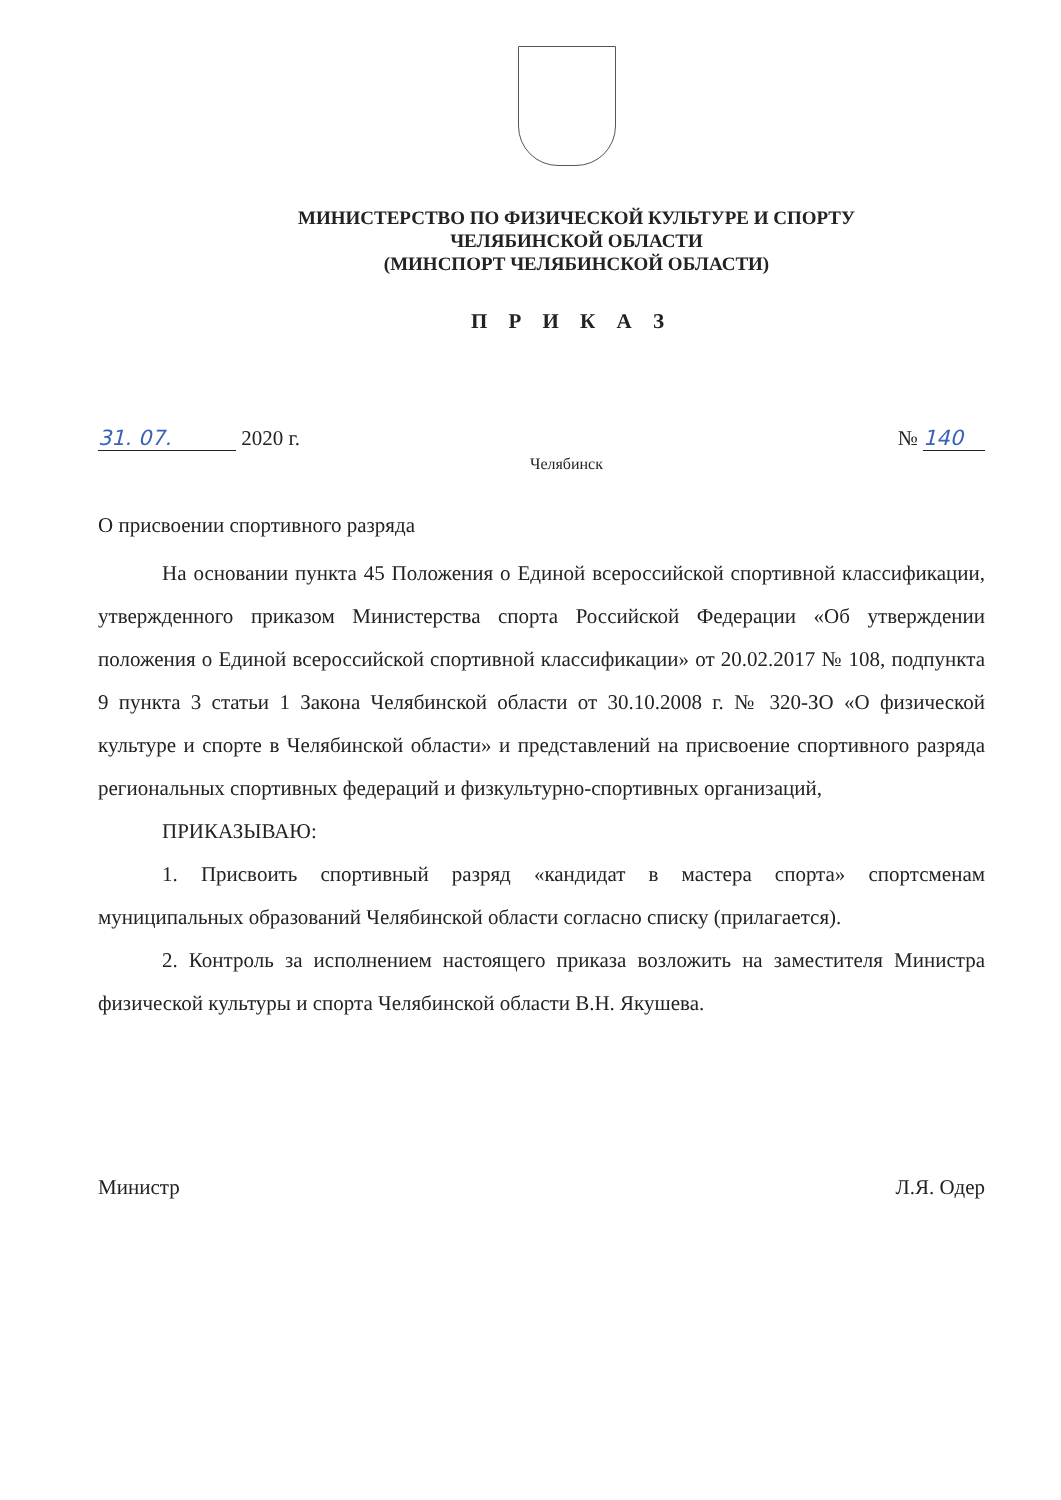МИНИСТЕРСТВО ПО ФИЗИЧЕСКОЙ КУЛЬТУРЕ И СПОРТУ
ЧЕЛЯБИНСКОЙ ОБЛАСТИ
(МИНСПОРТ ЧЕЛЯБИНСКОЙ ОБЛАСТИ)
П Р И К А З
31. 07. 2020 г. № 140
Челябинск
О присвоении спортивного разряда
На основании пункта 45 Положения о Единой всероссийской спортивной классификации, утвержденного приказом Министерства спорта Российской Федерации «Об утверждении положения о Единой всероссийской спортивной классификации» от 20.02.2017 № 108, подпункта 9 пункта 3 статьи 1 Закона Челябинской области от 30.10.2008 г. № 320-ЗО «О физической культуре и спорте в Челябинской области» и представлений на присвоение спортивного разряда региональных спортивных федераций и физкультурно-спортивных организаций,
ПРИКАЗЫВАЮ:
1. Присвоить спортивный разряд «кандидат в мастера спорта» спортсменам муниципальных образований Челябинской области согласно списку (прилагается).
2. Контроль за исполнением настоящего приказа возложить на заместителя Министра физической культуры и спорта Челябинской области В.Н. Якушева.
Министр Л.Я. Одер